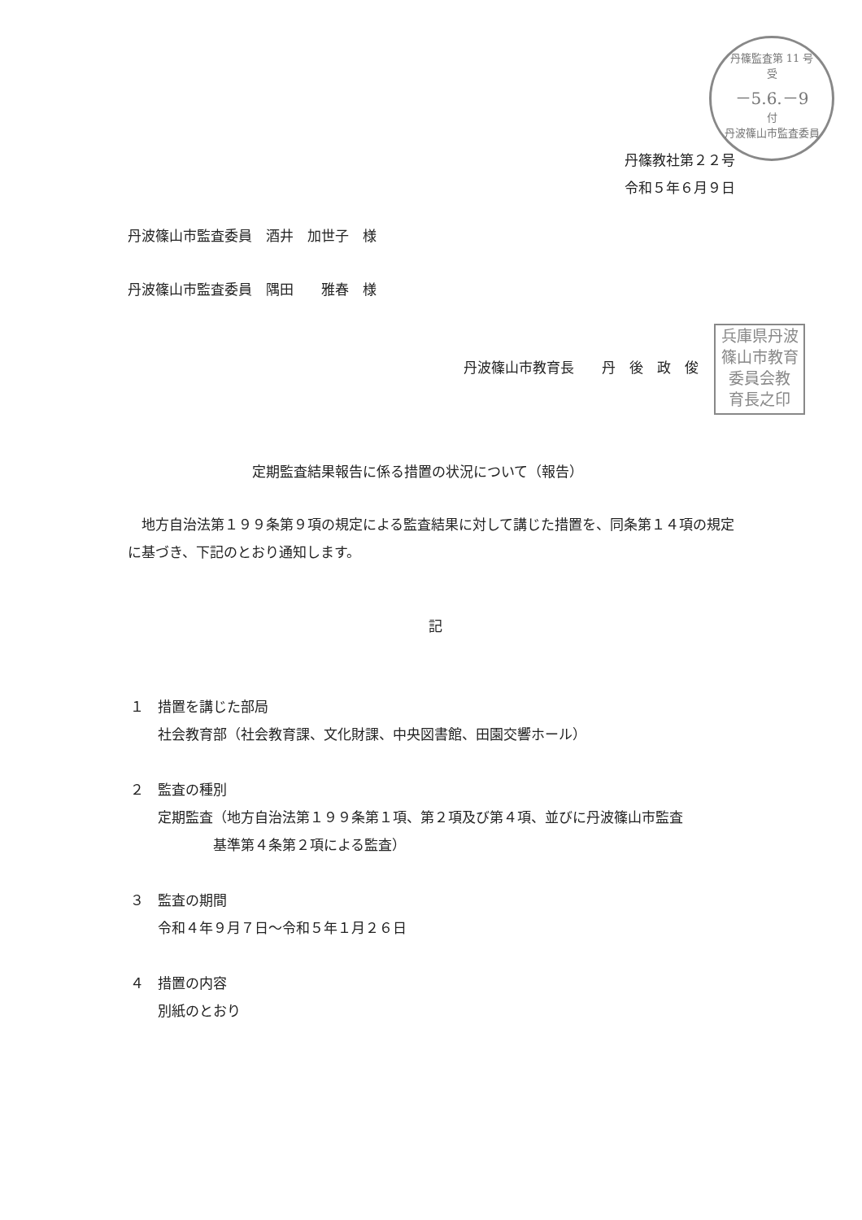丹篠監査第 11 号
受
－5.6.－9
付
丹波篠山市監査委員
丹篠教社第２２号
令和５年６月９日
丹波篠山市監査委員　酒井　加世子　様
丹波篠山市監査委員　隅田　　雅春　様
兵庫県丹波
篠山市教育
委員会教
育長之印
丹波篠山市教育長　　丹　後　政　俊
定期監査結果報告に係る措置の状況について（報告）
　地方自治法第１９９条第９項の規定による監査結果に対して講じた措置を、同条第１４項の規定に基づき、下記のとおり通知します。
記
１　措置を講じた部局
　　社会教育部（社会教育課、文化財課、中央図書館、田園交響ホール）
２　監査の種別
　　定期監査（地方自治法第１９９条第１項、第２項及び第４項、並びに丹波篠山市監査
　　　　　　基準第４条第２項による監査）
３　監査の期間
　　令和４年９月７日～令和５年１月２６日
４　措置の内容
　　別紙のとおり